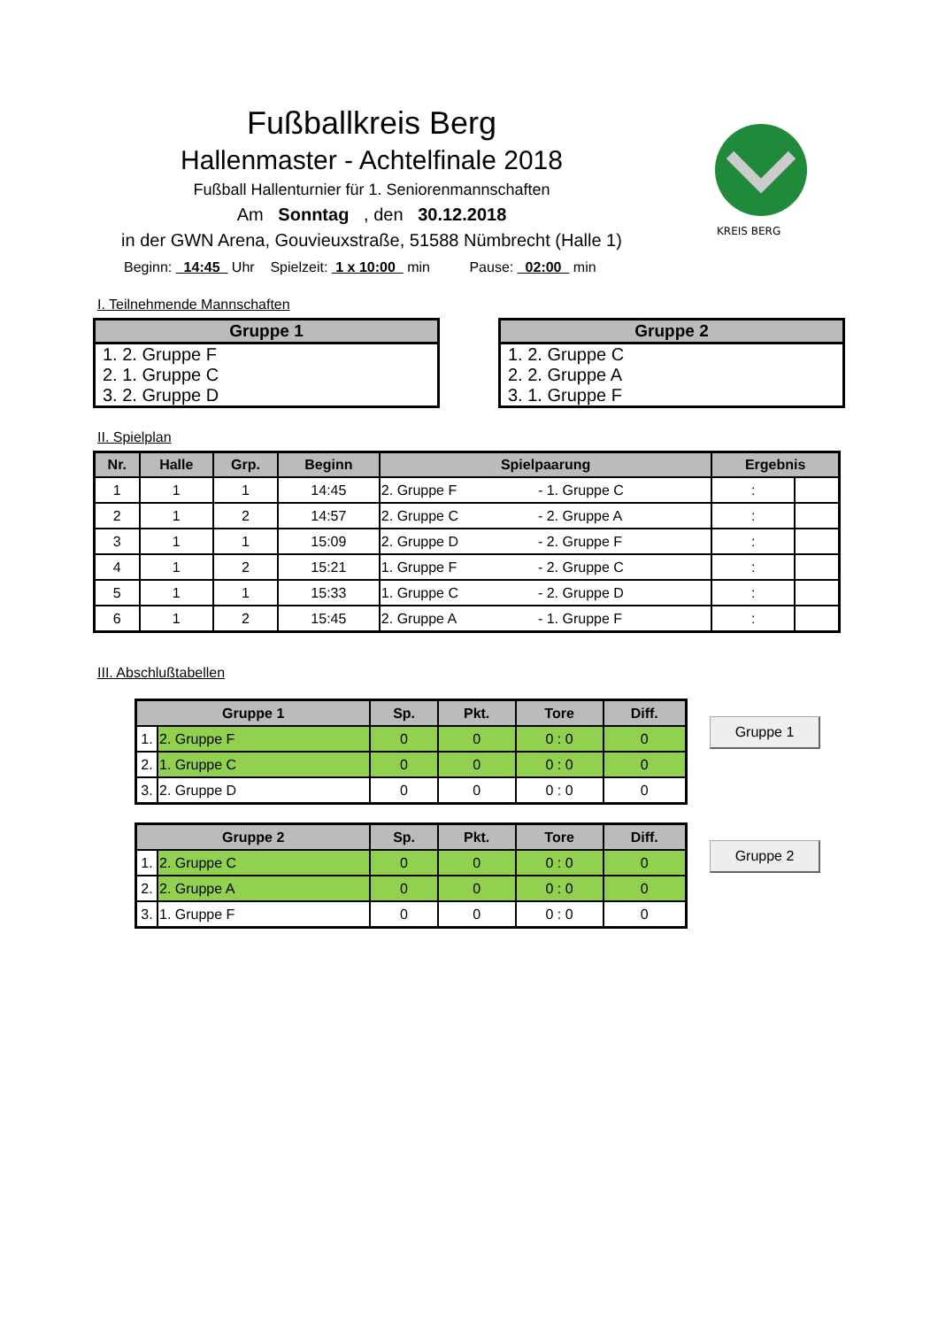KREIS BERG
Fußballkreis Berg
Hallenmaster - Achtelfinale 2018
Fußball Hallenturnier für 1. Seniorenmannschaften
Am Sonntag , den 30.12.2018
in der GWN Arena, Gouvieuxstraße, 51588 Nümbrecht (Halle 1)
Beginn: 14:45 Uhr Spielzeit: 1 x 10:00 min Pause: 02:00 min
I. Teilnehmende Mannschaften
| Gruppe 1 |
| --- |
| 1. 2. Gruppe F |
| 2. 1. Gruppe C |
| 3. 2. Gruppe D |
| Gruppe 2 |
| --- |
| 1. 2. Gruppe C |
| 2. 2. Gruppe A |
| 3. 1. Gruppe F |
II. Spielplan
| Nr. | Halle | Grp. | Beginn | Spielpaarung | | Ergebnis | |
| --- | --- | --- | --- | --- | --- | --- | --- |
| 1 | 1 | 1 | 14:45 | 2. Gruppe F | - 1. Gruppe C | : | |
| 2 | 1 | 2 | 14:57 | 2. Gruppe C | - 2. Gruppe A | : | |
| 3 | 1 | 1 | 15:09 | 2. Gruppe D | - 2. Gruppe F | : | |
| 4 | 1 | 2 | 15:21 | 1. Gruppe F | - 2. Gruppe C | : | |
| 5 | 1 | 1 | 15:33 | 1. Gruppe C | - 2. Gruppe D | : | |
| 6 | 1 | 2 | 15:45 | 2. Gruppe A | - 1. Gruppe F | : | |
III. Abschlußtabellen
| Gruppe 1 | | Sp. | Pkt. | Tore | Diff. |
| --- | --- | --- | --- | --- | --- |
| 1. | 2. Gruppe F | 0 | 0 | 0 : 0 | 0 |
| 2. | 1. Gruppe C | 0 | 0 | 0 : 0 | 0 |
| 3. | 2. Gruppe D | 0 | 0 | 0 : 0 | 0 |
Gruppe 1
| Gruppe 2 | | Sp. | Pkt. | Tore | Diff. |
| --- | --- | --- | --- | --- | --- |
| 1. | 2. Gruppe C | 0 | 0 | 0 : 0 | 0 |
| 2. | 2. Gruppe A | 0 | 0 | 0 : 0 | 0 |
| 3. | 1. Gruppe F | 0 | 0 | 0 : 0 | 0 |
Gruppe 2